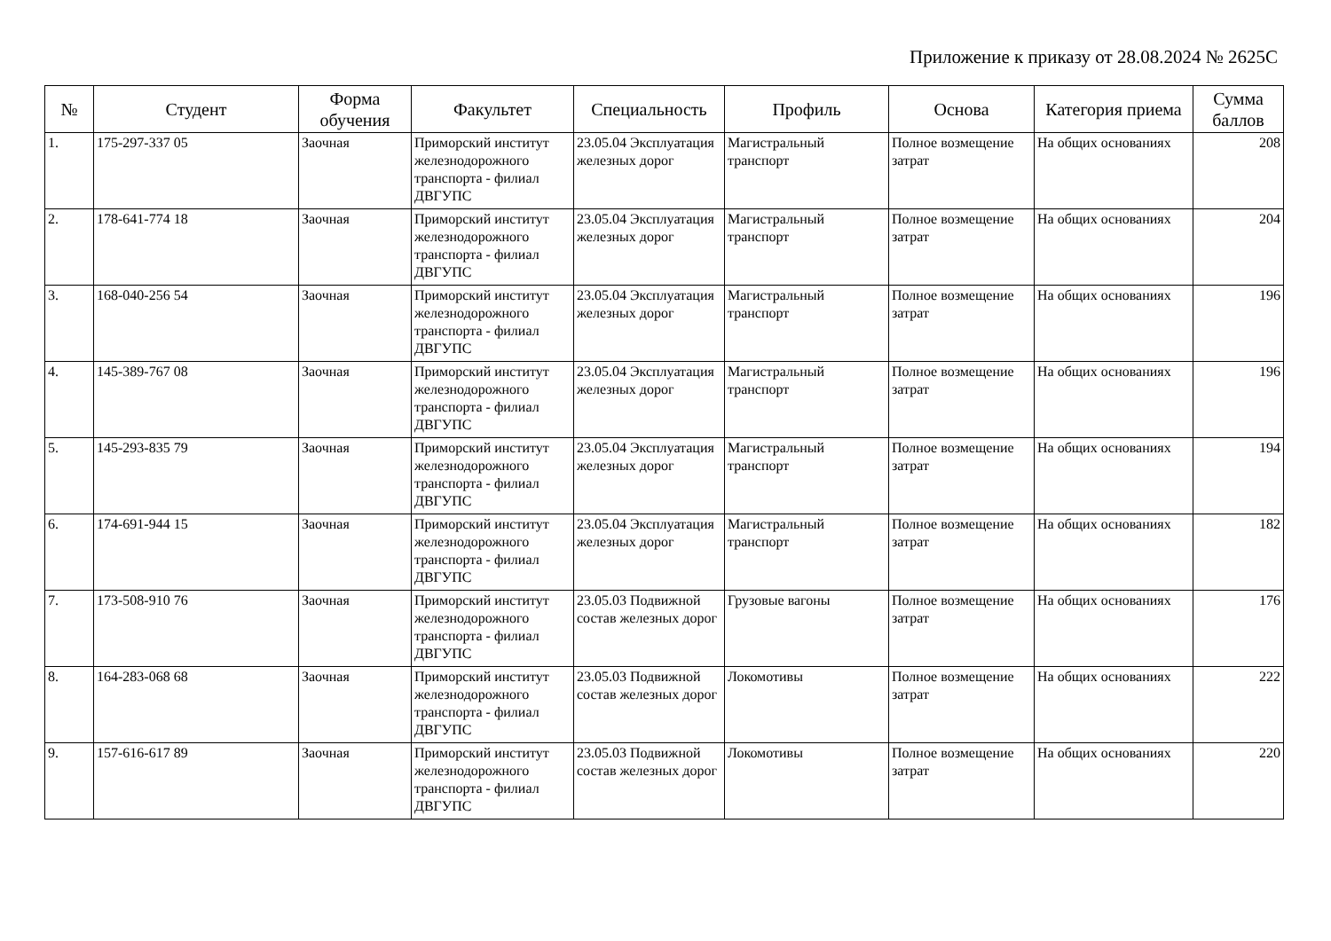Приложение к приказу от 28.08.2024 № 2625С
| № | Студент | Форма обучения | Факультет | Специальность | Профиль | Основа | Категория приема | Сумма баллов |
| --- | --- | --- | --- | --- | --- | --- | --- | --- |
| 1. | 175-297-337 05 | Заочная | Приморский институт железнодорожного транспорта - филиал ДВГУПС | 23.05.04 Эксплуатация железных дорог | Магистральный транспорт | Полное возмещение затрат | На общих основаниях | 208 |
| 2. | 178-641-774 18 | Заочная | Приморский институт железнодорожного транспорта - филиал ДВГУПС | 23.05.04 Эксплуатация железных дорог | Магистральный транспорт | Полное возмещение затрат | На общих основаниях | 204 |
| 3. | 168-040-256 54 | Заочная | Приморский институт железнодорожного транспорта - филиал ДВГУПС | 23.05.04 Эксплуатация железных дорог | Магистральный транспорт | Полное возмещение затрат | На общих основаниях | 196 |
| 4. | 145-389-767 08 | Заочная | Приморский институт железнодорожного транспорта - филиал ДВГУПС | 23.05.04 Эксплуатация железных дорог | Магистральный транспорт | Полное возмещение затрат | На общих основаниях | 196 |
| 5. | 145-293-835 79 | Заочная | Приморский институт железнодорожного транспорта - филиал ДВГУПС | 23.05.04 Эксплуатация железных дорог | Магистральный транспорт | Полное возмещение затрат | На общих основаниях | 194 |
| 6. | 174-691-944 15 | Заочная | Приморский институт железнодорожного транспорта - филиал ДВГУПС | 23.05.04 Эксплуатация железных дорог | Магистральный транспорт | Полное возмещение затрат | На общих основаниях | 182 |
| 7. | 173-508-910 76 | Заочная | Приморский институт железнодорожного транспорта - филиал ДВГУПС | 23.05.03 Подвижной состав железных дорог | Грузовые вагоны | Полное возмещение затрат | На общих основаниях | 176 |
| 8. | 164-283-068 68 | Заочная | Приморский институт железнодорожного транспорта - филиал ДВГУПС | 23.05.03 Подвижной состав железных дорог | Локомотивы | Полное возмещение затрат | На общих основаниях | 222 |
| 9. | 157-616-617 89 | Заочная | Приморский институт железнодорожного транспорта - филиал ДВГУПС | 23.05.03 Подвижной состав железных дорог | Локомотивы | Полное возмещение затрат | На общих основаниях | 220 |